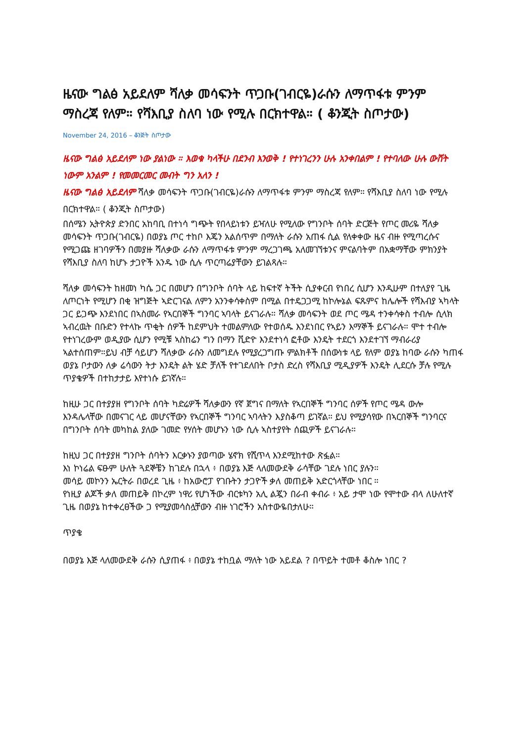ዜናው ግልፅ አይደለም ሻለቃ መሳፍንት ጥጋቡ(ገብርዬ)ራሱን ለማጥፋቱ ምንም ማስረጃ የለም። የሻእቢያ ስለባ ነው የሚሉ በርክተዋል። ( ቆንጂት ስጦታው)
November 24, 2016 – ቆንጅት ስጦታው
ዜናው ግልፅ አይደለም ነው ያልነው ። እወቁ ካላችሁ በደንብ እንወቅ ! የተነገረንን ሁሉ አንቀበልም ! የተባለው ሁሉ ውሸት ነውም አንልም ! የመመርመር መብት ግን አለን !
ዜናው ግልፅ አይደለም ሻለቃ መሳፍንት ጥጋቡ(ገብርዬ)ራሱን ለማጥፋቱ ምንም ማስረጃ የለም። የሻእቢያ ስለባ ነው የሚሉ በርክተዋል። ( ቆንጂት ስጦታው)
በሰሜን ኢትዮጵያ ድንበር አከባቢ በተነሳ ግጭት የበላይነቱን ይዣለሁ የሚለው የግንቦት ሰባት ድርጅት የጦር መሪዬ ሻለቃ መሳፍንት ጥጋቡ(ገብርዬ) በወያኔ ጦር ተከቦ እጄን አልሰጥም በማለት ራሱን አጠፋ ሲል የለቀቀው ዜና ብዙ የሚጣረሱና የሚጋጩ ዘገባዎችን በመያዙ ሻለቃው ራሱን ለማጥፋቱ ምንም ማረጋገጫ አለመገኘቱንና ምናልባትም በአቋማቸው ምክንያት የሻእቢያ ስለባ ከሆኑ ታጋዮች አንዱ ነው ሲሉ ጥርጣሬያቸውን ይገልጻሉ።
ሻለቃ መሳፍንት ከዘመነ ካሴ ጋር በመሆን በግንቦት ሰባት ላይ ከፍተኛ ትችት ሲያቀርብ የነበረ ሲሆን እንዲሁም በተለያየ ጊዜ ለጦርነት የሚሆን በቂ ዝግጅት ኣድርገናል ለምን አንንቀሳቀስም በሚል በተዴጋጋሚ ከኮሎኔል ፍጹምና ከሌሎች የሻእብያ ኣካላት ጋር ይጋጭ እንደነበር በኣስመራ የኣርበኞች ግንባር ኣባላት ይናገራሉ። ሻለቃ መሳፍንት ወደ ጦር ሜዳ ተንቀሳቀስ ተብሎ ሲላክ ኣብረዉት በቡድን የተላኩ ጥቂት ሰዎች ከደምህት ተመልምለው የተወሰዱ እንደነበር የኣይን እማኞች ይናገራሉ። ሞተ ተብሎ የተነገረውም ወዲያው ሲሆን የሚቹ ኣስከሬን ግን በማን ቪድዮ እንደተነሳ ፎቶው እንዴት ተደርጎ እንደተገኘ ማብራሪያ ኣልተሰጠም።ይህ ብቻ ሳይሆን ሻለቃው ራሱን ለመግደሉ የሚያረጋግጡ ምልክቶች በሰውነቱ ላይ የለም ወያኔ ከባው ራሱን ካጠፋ ወያኔ ቦታውን ለቃ ሬሳውን ትታ እንዴት ልት ሄድ ቻለች የተገደለበት ቦታስ ድረስ የሻእቢያ ሚዲያዎች እንዴት ሊደርሱ ቻሉ የሚሉ ጥያቄዎች በተከታታይ እየተነሱ ይገኛሉ።
ከዚሁ ጋር በተያያዘ የግንቦት ሰባት ካድሬዎች ሻለቃውን የኛ ጀግና በማለት የኣርበኞች ግንባር ሰዎች የጦር ሜዳ ውሎ እንዳሌላቸው በመናገር ላይ መሆናቸውን የኣርበኞች ግንባር ኣባላትን እያስቆጣ ይገኛል። ይህ የሚያሳየው በኣርበኞች ግንባርና በግንቦት ሰባት መካከል ያለው ገመድ የሃሰት መሆኑን ነው ሲሉ ኣስተያየት ሰጪዎች ይናገራሉ።
ከዚህ ጋር በተያያዘ ግንቦት ሰባትን እርቃኑን ያወጣው ሄኖክ የሺጥላ እንደሚከተው ጽፏል።
እነ ኮነሬል ፍፁም ሁለት ጓደኞቼን ከገደሉ በኋላ ፥ በወያኔ እጅ ላለመውደቅ ራሳቸው ገደሉ ነበር ያሉን።
መሳይ መኮንን ኤርትራ በወረደ ጊዜ ፥ ከአውሮፓ የገቡትን ታጋዮች ቃለ መጠይቅ አድርጎላቸው ነበር ።
የነዚያ ልጆች ቃለ መጠይቅ በኮረም ነዋሪ የሆነችው ብርቱካን አሊ ልጇን በራብ ቀብራ ፥ አይ ታሞ ነው የሞተው ብላ ለሁለተኛ ጊዜ በወያኔ ከተቀረፀችው ጋ የሚያመሳስሏቸውን ብዙ ነገሮችን አስተውዬበታለሁ።
ጥያቄ
በወያኔ እጅ ላለመውደቅ ራሱን ሲያጠፋ ፥ በወያኔ ተከቧል ማለት ነው አይደል ? በጥይት ተመቶ ቆስሎ ነበር ?